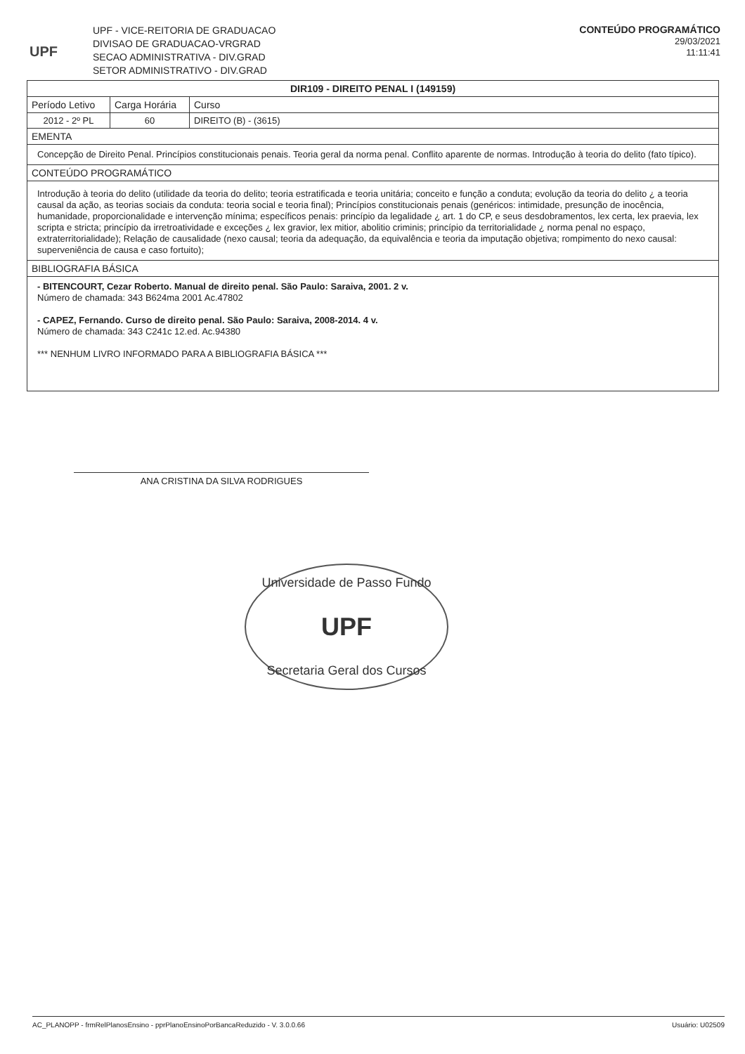UPF
UPF - VICE-REITORIA DE GRADUACAO
DIVISAO DE GRADUACAO-VRGRAD
SECAO ADMINISTRATIVA - DIV.GRAD
SETOR ADMINISTRATIVO - DIV.GRAD
CONTEÚDO PROGRAMÁTICO
29/03/2021
11:11:41
| DIR109 - DIREITO PENAL I (149159) | | |
| --- | --- | --- |
| Período Letivo | Carga Horária | Curso |
| 2012 - 2º PL | 60 | DIREITO (B) - (3615) |
| EMENTA | | |
| Concepção de Direito Penal. Princípios constitucionais penais. Teoria geral da norma penal. Conflito aparente de normas. Introdução à teoria do delito (fato típico). | | |
| CONTEÚDO PROGRAMÁTICO | | |
| Introdução à teoria do delito (utilidade da teoria do delito; teoria estratificada e teoria unitária; conceito e função a conduta; evolução da teoria do delito ¿ a teoria causal da ação, as teorias sociais da conduta: teoria social e teoria final); Princípios constitucionais penais (genéricos: intimidade, presunção de inocência, humanidade, proporcionalidade e intervenção mínima; específicos penais: princípio da legalidade ¿ art. 1 do CP, e seus desdobramentos, lex certa, lex praevia, lex scripta e stricta; princípio da irretroatividade e exceções ¿ lex gravior, lex mitior, abolitio criminis; princípio da territorialidade ¿ norma penal no espaço, extraterritorialidade); Relação de causalidade (nexo causal; teoria da adequação, da equivalência e teoria da imputação objetiva; rompimento do nexo causal: superveniência de causa e caso fortuito); | | |
| BIBLIOGRAFIA BÁSICA | | |
| - BITENCOURT, Cezar Roberto. Manual de direito penal. São Paulo: Saraiva, 2001. 2 v. Número de chamada: 343 B624ma 2001 Ac.47802 - CAPEZ, Fernando. Curso de direito penal. São Paulo: Saraiva, 2008-2014. 4 v. Número de chamada: 343 C241c 12.ed. Ac.94380 *** NENHUM LIVRO INFORMADO PARA A BIBLIOGRAFIA BÁSICA *** | | |
ANA CRISTINA DA SILVA RODRIGUES
Universidade de Passo Fundo
UPF
Secretaria Geral dos Cursos
AC_PLANOPP - frmRelPlanosEnsino - pprPlanoEnsinoPorBancaReduzido - V. 3.0.0.66 Usuário: U02509